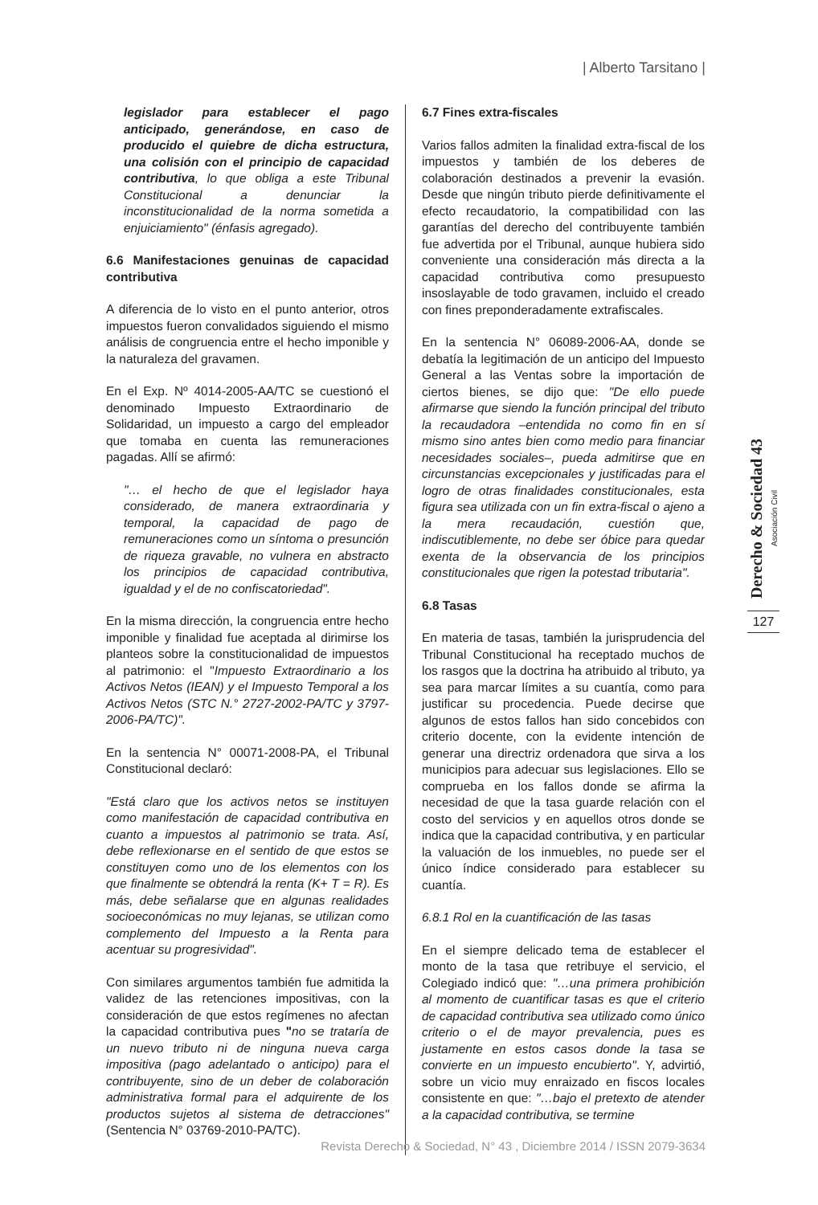| Alberto Tarsitano |
legislador para establecer el pago anticipado, generándose, en caso de producido el quiebre de dicha estructura, una colisión con el principio de capacidad contributiva, lo que obliga a este Tribunal Constitucional a denunciar la inconstitucionalidad de la norma sometida a enjuiciamiento" (énfasis agregado).
6.6 Manifestaciones genuinas de capacidad contributiva
A diferencia de lo visto en el punto anterior, otros impuestos fueron convalidados siguiendo el mismo análisis de congruencia entre el hecho imponible y la naturaleza del gravamen.
En el Exp. Nº 4014-2005-AA/TC se cuestionó el denominado Impuesto Extraordinario de Solidaridad, un impuesto a cargo del empleador que tomaba en cuenta las remuneraciones pagadas. Allí se afirmó:
"… el hecho de que el legislador haya considerado, de manera extraordinaria y temporal, la capacidad de pago de remuneraciones como un síntoma o presunción de riqueza gravable, no vulnera en abstracto los principios de capacidad contributiva, igualdad y el de no confiscatoriedad".
En la misma dirección, la congruencia entre hecho imponible y finalidad fue aceptada al dirimirse los planteos sobre la constitucionalidad de impuestos al patrimonio: el "Impuesto Extraordinario a los Activos Netos (IEAN) y el Impuesto Temporal a los Activos Netos (STC N.° 2727-2002-PA/TC y 3797-2006-PA/TC)".
En la sentencia N° 00071-2008-PA, el Tribunal Constitucional declaró:
"Está claro que los activos netos se instituyen como manifestación de capacidad contributiva en cuanto a impuestos al patrimonio se trata. Así, debe reflexionarse en el sentido de que estos se constituyen como uno de los elementos con los que finalmente se obtendrá la renta (K+ T = R). Es más, debe señalarse que en algunas realidades socioeconómicas no muy lejanas, se utilizan como complemento del Impuesto a la Renta para acentuar su progresividad".
Con similares argumentos también fue admitida la validez de las retenciones impositivas, con la consideración de que estos regímenes no afectan la capacidad contributiva pues "no se trataría de un nuevo tributo ni de ninguna nueva carga impositiva (pago adelantado o anticipo) para el contribuyente, sino de un deber de colaboración administrativa formal para el adquirente de los productos sujetos al sistema de detracciones" (Sentencia N° 03769-2010-PA/TC).
6.7 Fines extra-fiscales
Varios fallos admiten la finalidad extra-fiscal de los impuestos y también de los deberes de colaboración destinados a prevenir la evasión. Desde que ningún tributo pierde definitivamente el efecto recaudatorio, la compatibilidad con las garantías del derecho del contribuyente también fue advertida por el Tribunal, aunque hubiera sido conveniente una consideración más directa a la capacidad contributiva como presupuesto insoslayable de todo gravamen, incluido el creado con fines preponderadamente extrafiscales.
En la sentencia N° 06089-2006-AA, donde se debatía la legitimación de un anticipo del Impuesto General a las Ventas sobre la importación de ciertos bienes, se dijo que: "De ello puede afirmarse que siendo la función principal del tributo la recaudadora –entendida no como fin en sí mismo sino antes bien como medio para financiar necesidades sociales–, pueda admitirse que en circunstancias excepcionales y justificadas para el logro de otras finalidades constitucionales, esta figura sea utilizada con un fin extra-fiscal o ajeno a la mera recaudación, cuestión que, indiscutiblemente, no debe ser óbice para quedar exenta de la observancia de los principios constitucionales que rigen la potestad tributaria".
6.8 Tasas
En materia de tasas, también la jurisprudencia del Tribunal Constitucional ha receptado muchos de los rasgos que la doctrina ha atribuido al tributo, ya sea para marcar límites a su cuantía, como para justificar su procedencia. Puede decirse que algunos de estos fallos han sido concebidos con criterio docente, con la evidente intención de generar una directriz ordenadora que sirva a los municipios para adecuar sus legislaciones. Ello se comprueba en los fallos donde se afirma la necesidad de que la tasa guarde relación con el costo del servicios y en aquellos otros donde se indica que la capacidad contributiva, y en particular la valuación de los inmuebles, no puede ser el único índice considerado para establecer su cuantía.
6.8.1 Rol en la cuantificación de las tasas
En el siempre delicado tema de establecer el monto de la tasa que retribuye el servicio, el Colegiado indicó que: "…una primera prohibición al momento de cuantificar tasas es que el criterio de capacidad contributiva sea utilizado como único criterio o el de mayor prevalencia, pues es justamente en estos casos donde la tasa se convierte en un impuesto encubierto". Y, advirtió, sobre un vicio muy enraizado en fiscos locales consistente en que: "…bajo el pretexto de atender a la capacidad contributiva, se termine
Derecho & Sociedad 43 Asociación Civil
127
Revista Derecho & Sociedad, N° 43 , Diciembre 2014 / ISSN 2079-3634